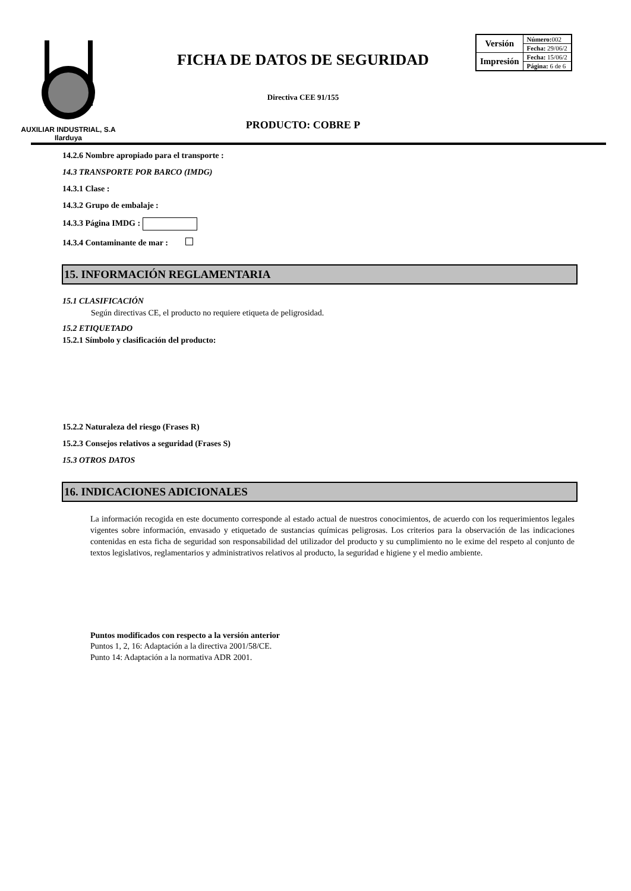AUXILIAR INDUSTRIAL, S.A
Ilarduya
FICHA DE DATOS DE SEGURIDAD
Directiva CEE 91/155
PRODUCTO: COBRE P
| Versión | Número: 002 |
| | Fecha: 29/06/2 |
| Impresión | Fecha: 15/06/2 |
| | Página: 6 de 6 |
14.2.6 Nombre apropiado para el transporte :
14.3 TRANSPORTE POR BARCO (IMDG)
14.3.1 Clase :
14.3.2 Grupo de embalaje :
14.3.3 Página IMDG :
14.3.4 Contaminante de mar :
15. INFORMACIÓN REGLAMENTARIA
15.1 CLASIFICACIÓN
Según directivas CE, el producto no requiere etiqueta de peligrosidad.
15.2 ETIQUETADO
15.2.1 Símbolo y clasificación del producto:
15.2.2 Naturaleza del riesgo (Frases R)
15.2.3 Consejos relativos a seguridad (Frases S)
15.3 OTROS DATOS
16. INDICACIONES ADICIONALES
La información recogida en este documento corresponde al estado actual de nuestros conocimientos, de acuerdo con los requerimientos legales vigentes sobre información, envasado y etiquetado de sustancias químicas peligrosas. Los criterios para la observación de las indicaciones contenidas en esta ficha de seguridad son responsabilidad del utilizador del producto y su cumplimiento no le exime del respeto al conjunto de textos legislativos, reglamentarios y administrativos relativos al producto, la seguridad e higiene y el medio ambiente.
Puntos modificados con respecto a la versión anterior
Puntos 1, 2, 16: Adaptación a la directiva 2001/58/CE.
Punto 14: Adaptación a la normativa ADR 2001.